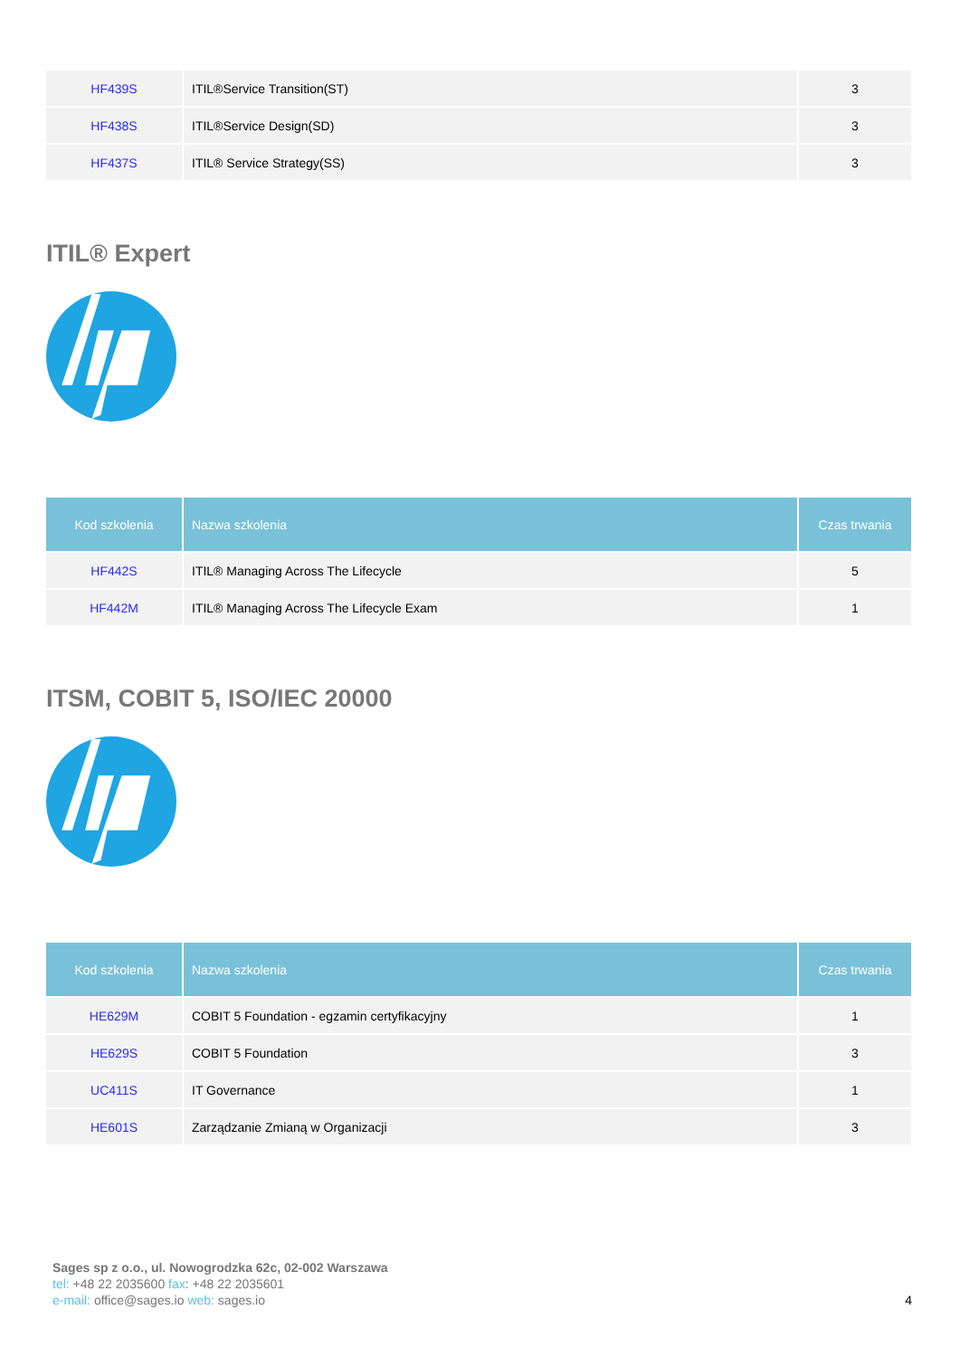| HF439S | ITIL®Service Transition(ST) | 3 |
| HF438S | ITIL®Service Design(SD) | 3 |
| HF437S | ITIL® Service Strategy(SS) | 3 |
ITIL® Expert
| Kod szkolenia | Nazwa szkolenia | Czas trwania |
| --- | --- | --- |
| HF442S | ITIL® Managing Across The Lifecycle | 5 |
| HF442M | ITIL® Managing Across The Lifecycle Exam | 1 |
ITSM, COBIT 5, ISO/IEC 20000
| Kod szkolenia | Nazwa szkolenia | Czas trwania |
| --- | --- | --- |
| HE629M | COBIT 5 Foundation - egzamin certyfikacyjny | 1 |
| HE629S | COBIT 5 Foundation | 3 |
| UC411S | IT Governance | 1 |
| HE601S | Zarządzanie Zmianą w Organizacji | 3 |
Sages sp z o.o., ul. Nowogrodzka 62c, 02-002 Warszawa
tel: +48 22 2035600 fax: +48 22 2035601
e-mail: office@sages.io web: sages.io
4